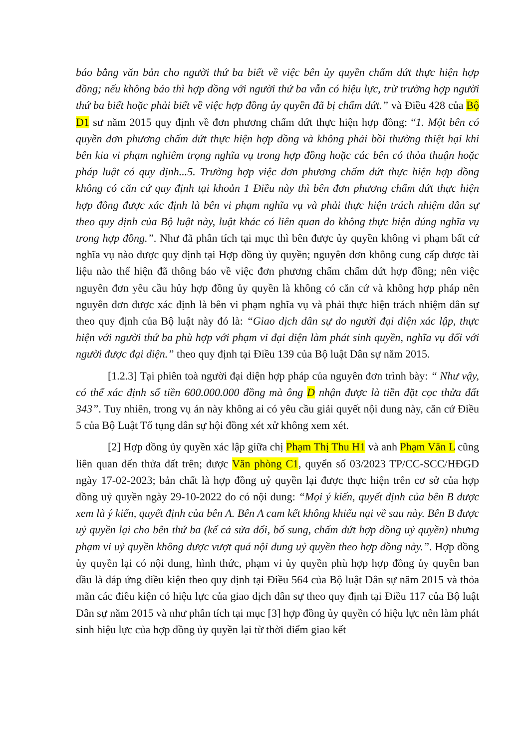báo bằng văn bản cho người thứ ba biết về việc bên ủy quyền chấm dứt thực hiện hợp đồng; nếu không báo thì hợp đồng với người thứ ba vẫn có hiệu lực, trừ trường hợp người thứ ba biết hoặc phải biết về việc hợp đồng ủy quyền đã bị chấm dứt.” và Điều 428 của Bộ D1 sư năm 2015 quy định về đơn phương chấm dứt thực hiện hợp đồng: “1. Một bên có quyền đơn phương chấm dứt thực hiện hợp đồng và không phải bồi thường thiệt hại khi bên kia vi phạm nghiêm trọng nghĩa vụ trong hợp đồng hoặc các bên có thỏa thuận hoặc pháp luật có quy định...5. Trường hợp việc đơn phương chấm dứt thực hiện hợp đồng không có căn cứ quy định tại khoản 1 Điều này thì bên đơn phương chấm dứt thực hiện hợp đồng được xác định là bên vi phạm nghĩa vụ và phải thực hiện trách nhiệm dân sự theo quy định của Bộ luật này, luật khác có liên quan do không thực hiện đúng nghĩa vụ trong hợp đồng.”. Như đã phân tích tại mục thì bên được ủy quyền không vi phạm bất cứ nghĩa vụ nào được quy định tại Hợp đồng ủy quyền; nguyên đơn không cung cấp được tài liệu nào thể hiện đã thông báo về việc đơn phương chấm chấm dứt hợp đồng; nên việc nguyên đơn yêu cầu hủy hợp đồng ủy quyền là không có căn cứ và không hợp pháp nên nguyên đơn được xác định là bên vi phạm nghĩa vụ và phải thực hiện trách nhiệm dân sự theo quy định của Bộ luật này đó là: “Giao dịch dân sự do người đại diện xác lập, thực hiện với người thứ ba phù hợp với phạm vi đại diện làm phát sinh quyền, nghĩa vụ đối với người được đại diện.” theo quy định tại Điều 139 của Bộ luật Dân sự năm 2015.
[1.2.3] Tại phiên toà người đại diện hợp pháp của nguyên đơn trình bày: “ Như vậy, có thể xác định số tiền 600.000.000 đồng mà ông D nhận được là tiền đặt cọc thửa đất 343”. Tuy nhiên, trong vụ án này không ai có yêu cầu giải quyết nội dung này, căn cứ Điều 5 của Bộ Luật Tố tụng dân sự hội đồng xét xử không xem xét.
[2] Hợp đồng ủy quyền xác lập giữa chị Phạm Thị Thu H1 và anh Phạm Văn L cũng liên quan đến thửa đất trên; được Văn phòng C1, quyển số 03/2023 TP/CC-SCC/HĐGD ngày 17-02-2023; bản chất là hợp đồng uỷ quyền lại được thực hiện trên cơ sở của hợp đồng uỷ quyền ngày 29-10-2022 do có nội dung: “Mọi ý kiến, quyết định của bên B được xem là ý kiến, quyết định của bên A. Bên A cam kết không khiếu nại về sau này. Bên B được uỷ quyền lại cho bên thứ ba (kể cả sửa đổi, bổ sung, chấm dứt hợp đồng uỷ quyền) nhưng phạm vi uỷ quyền không được vượt quá nội dung uỷ quyền theo hợp đồng này.”. Hợp đồng ủy quyền lại có nội dung, hình thức, phạm vi ủy quyền phù hợp hợp đồng ủy quyền ban đầu là đáp ứng điều kiện theo quy định tại Điều 564 của Bộ luật Dân sự năm 2015 và thỏa mãn các điều kiện có hiệu lực của giao dịch dân sự theo quy định tại Điều 117 của Bộ luật Dân sự năm 2015 và như phân tích tại mục [3] hợp đồng ủy quyền có hiệu lực nên làm phát sinh hiệu lực của hợp đồng ủy quyền lại từ thời điểm giao kết